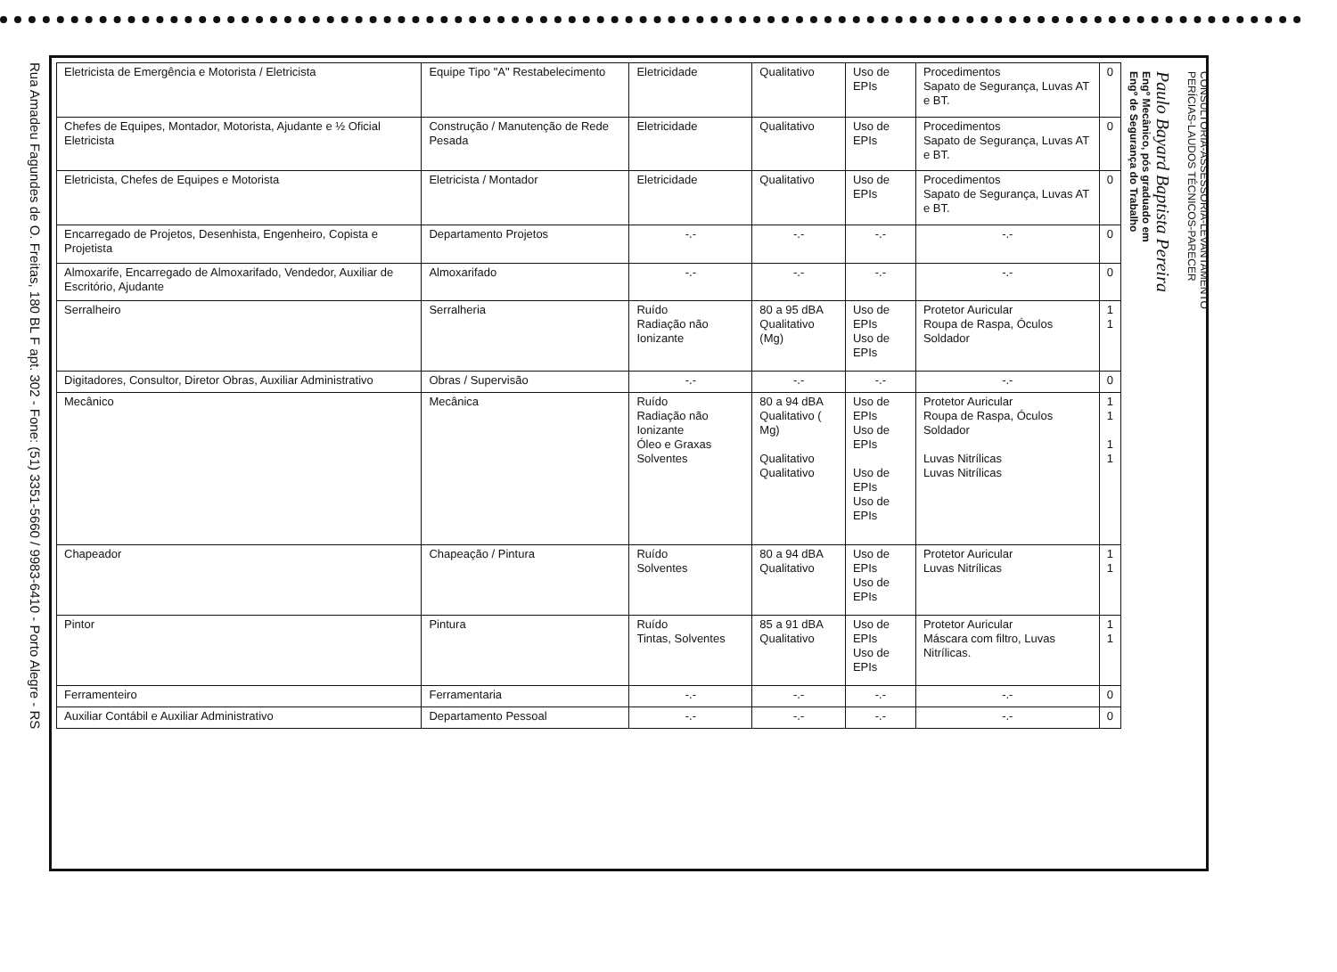Rua Amadeu Fagundes de O. Freitas, 180 BL F apt. 302 - Fone: (51) 3351-5660 / 9983-6410 - Porto Alegre - RS
| Eletricista de Emergência e Motorista / Eletricista | Equipe Tipo "A" Restabelecimento | Eletricidade | Qualitativo | Uso de EPIs | Procedimentos Sapato de Segurança, Luvas AT e BT. | 0 |
| Chefes de Equipes, Montador, Motorista, Ajudante e ½ Oficial Eletricista | Construção / Manutenção de Rede Pesada | Eletricidade | Qualitativo | Uso de EPIs | Procedimentos Sapato de Segurança, Luvas AT e BT. | 0 |
| Eletricista, Chefes de Equipes e Motorista | Eletricista / Montador | Eletricidade | Qualitativo | Uso de EPIs | Procedimentos Sapato de Segurança, Luvas AT e BT. | 0 |
| Encarregado de Projetos, Desenhista, Engenheiro, Copista e Projetista | Departamento Projetos | -.- | -.- | -.- | -.- | 0 |
| Almoxarife, Encarregado de Almoxarifado, Vendedor, Auxiliar de Escritório, Ajudante | Almoxarifado | -.- | -.- | -.- | -.- | 0 |
| Serralheiro | Serralheria | Ruído Radiação não Ionizante | 80 a 95 dBA Qualitativo (Mg) | Uso de EPIs Uso de EPIs | Protetor Auricular Roupa de Raspa, Óculos Soldador | 1 1 |
| Digitadores, Consultor, Diretor Obras, Auxiliar Administrativo | Obras / Supervisão | -.- | -.- | -.- | -.- | 0 |
| Mecânico | Mecânica | Ruído Radiação não Ionizante Óleo e Graxas Solventes | 80 a 94 dBA Qualitativo ( Mg) Qualitativo Qualitativo | Uso de EPIs Uso de EPIs Uso de EPIs Uso de EPIs | Protetor Auricular Roupa de Raspa, Óculos Soldador Luvas Nitrílicas Luvas Nitrílicas | 1 1 1 1 |
| Chapeador | Chapeação / Pintura | Ruído Solventes | 80 a 94 dBA Qualitativo | Uso de EPIs Uso de EPIs | Protetor Auricular Luvas Nitrílicas | 1 1 |
| Pintor | Pintura | Ruído Tintas, Solventes | 85 a 91 dBA Qualitativo | Uso de EPIs Uso de EPIs | Protetor Auricular Máscara com filtro, Luvas Nitrílicas. | 1 1 |
| Ferramenteiro | Ferramentaria | -.- | -.- | -.- | -.- | 0 |
| Auxiliar Contábil e Auxiliar Administrativo | Departamento Pessoal | -.- | -.- | -.- | -.- | 0 |
CONSULTORIA-ASSESSORIA-LEVANTAMENTO
PERÍCIAS-LAUDOS TÉCNICOS-PARECER
Paulo Bayard Baptista Pereira
Engº Mecânico, pós graduado em
Engº de Segurança do Trabalho